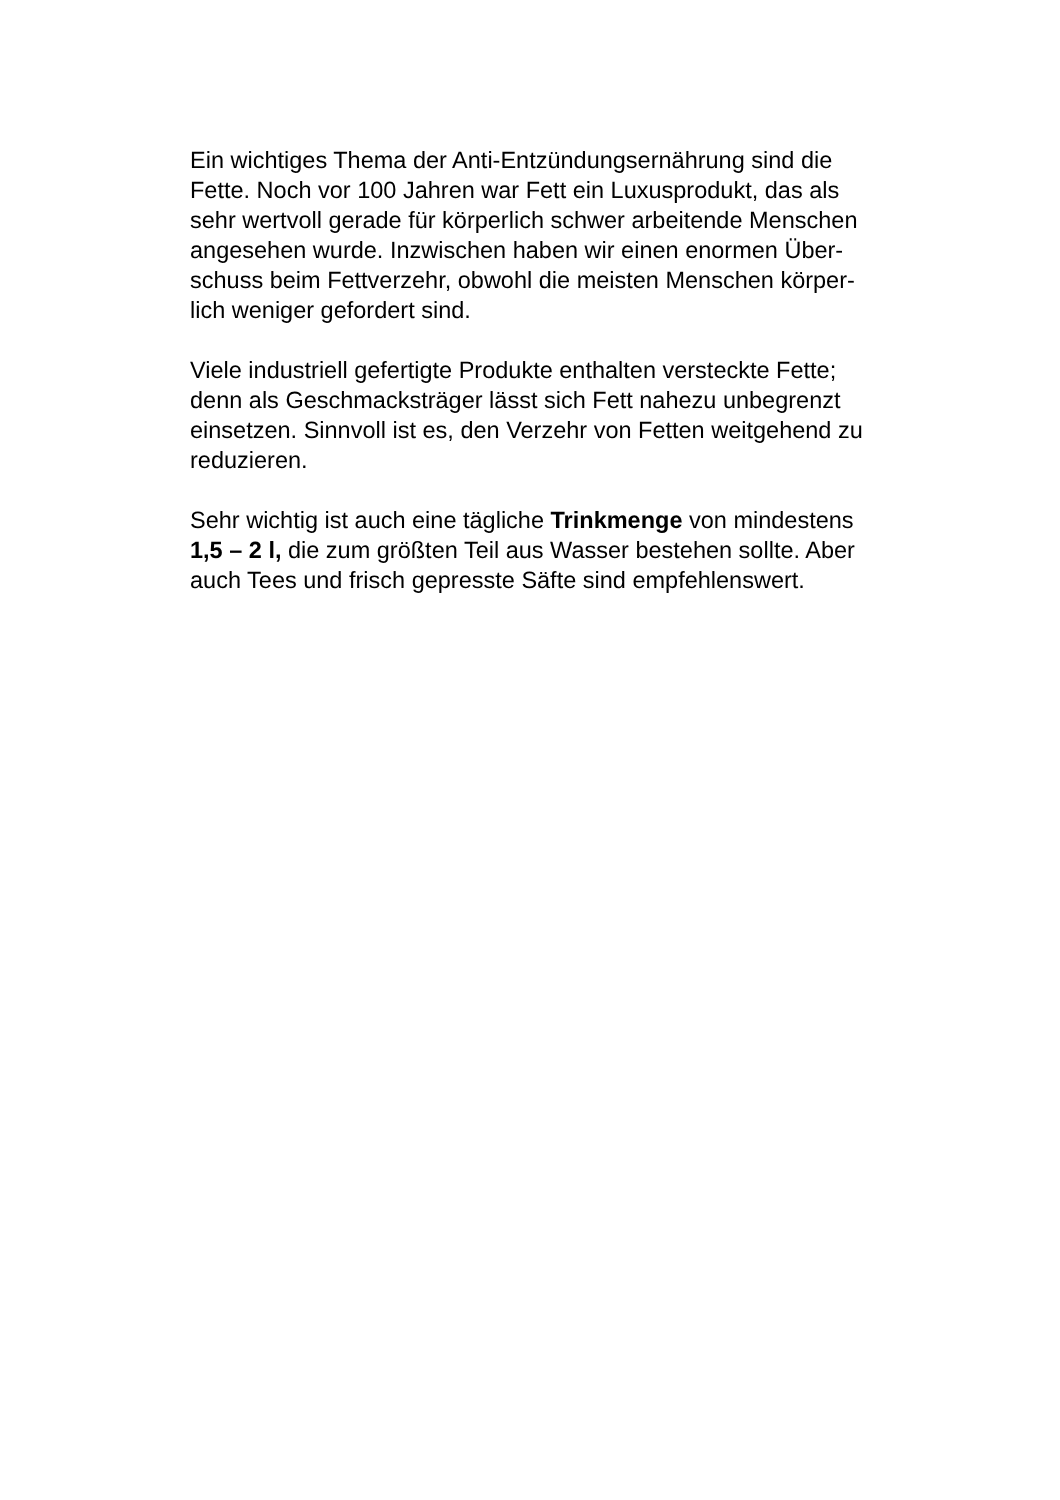Ein wichtiges Thema der Anti-Entzündungsernährung sind die
Fette. Noch vor 100 Jahren war Fett ein Luxusprodukt, das als
sehr wertvoll gerade für körperlich schwer arbeitende Menschen
angesehen wurde. Inzwischen haben wir einen enormen Über-
schuss beim Fettverzehr, obwohl die meisten Menschen körper-
lich weniger gefordert sind.
Viele industriell gefertigte Produkte enthalten versteckte Fette;
denn als Geschmacksträger lässt sich Fett nahezu unbegrenzt
einsetzen. Sinnvoll ist es, den Verzehr von Fetten weitgehend zu
reduzieren.
Sehr wichtig ist auch eine tägliche Trinkmenge von mindestens
1,5 – 2 l, die zum größten Teil aus Wasser bestehen sollte. Aber
auch Tees und frisch gepresste Säfte sind empfehlenswert.